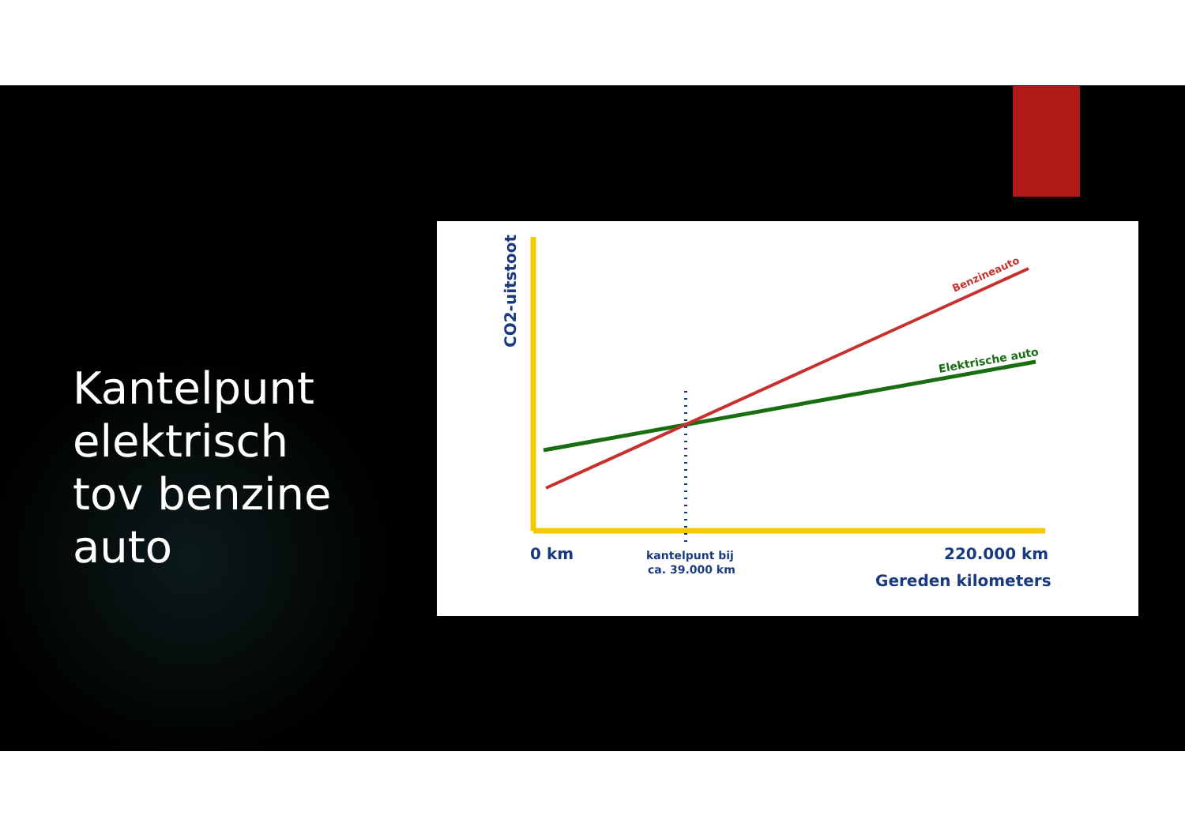Kantelpunt
elektrisch
tov benzine
auto
CO2-uitstoot
Benzineauto
Elektrische auto
0 km
kantelpunt bij
ca. 39.000 km
220.000 km
Gereden kilometers